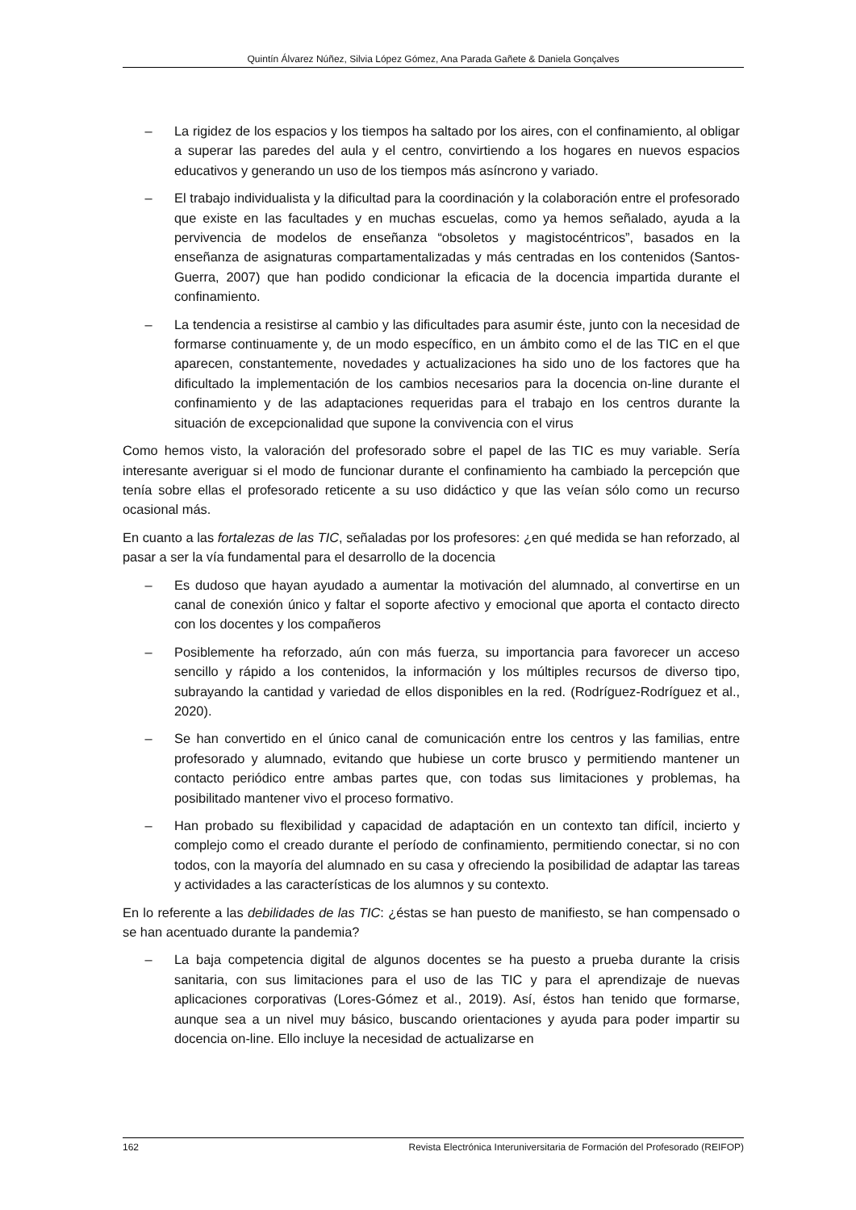Quintín Álvarez Núñez, Silvia López Gómez, Ana Parada Gañete & Daniela Gonçalves
– La rigidez de los espacios y los tiempos ha saltado por los aires, con el confinamiento, al obligar a superar las paredes del aula y el centro, convirtiendo a los hogares en nuevos espacios educativos y generando un uso de los tiempos más asíncrono y variado.
– El trabajo individualista y la dificultad para la coordinación y la colaboración entre el profesorado que existe en las facultades y en muchas escuelas, como ya hemos señalado, ayuda a la pervivencia de modelos de enseñanza “obsoletos y magistocéntricos”, basados en la enseñanza de asignaturas compartamentalizadas y más centradas en los contenidos (Santos-Guerra, 2007) que han podido condicionar la eficacia de la docencia impartida durante el confinamiento.
– La tendencia a resistirse al cambio y las dificultades para asumir éste, junto con la necesidad de formarse continuamente y, de un modo específico, en un ámbito como el de las TIC en el que aparecen, constantemente, novedades y actualizaciones ha sido uno de los factores que ha dificultado la implementación de los cambios necesarios para la docencia on-line durante el confinamiento y de las adaptaciones requeridas para el trabajo en los centros durante la situación de excepcionalidad que supone la convivencia con el virus
Como hemos visto, la valoración del profesorado sobre el papel de las TIC es muy variable. Sería interesante averiguar si el modo de funcionar durante el confinamiento ha cambiado la percepción que tenía sobre ellas el profesorado reticente a su uso didáctico y que las veían sólo como un recurso ocasional más.
En cuanto a las fortalezas de las TIC, señaladas por los profesores: ¿en qué medida se han reforzado, al pasar a ser la vía fundamental para el desarrollo de la docencia
– Es dudoso que hayan ayudado a aumentar la motivación del alumnado, al convertirse en un canal de conexión único y faltar el soporte afectivo y emocional que aporta el contacto directo con los docentes y los compañeros
– Posiblemente ha reforzado, aún con más fuerza, su importancia para favorecer un acceso sencillo y rápido a los contenidos, la información y los múltiples recursos de diverso tipo, subrayando la cantidad y variedad de ellos disponibles en la red. (Rodríguez-Rodríguez et al., 2020).
– Se han convertido en el único canal de comunicación entre los centros y las familias, entre profesorado y alumnado, evitando que hubiese un corte brusco y permitiendo mantener un contacto periódico entre ambas partes que, con todas sus limitaciones y problemas, ha posibilitado mantener vivo el proceso formativo.
– Han probado su flexibilidad y capacidad de adaptación en un contexto tan difícil, incierto y complejo como el creado durante el período de confinamiento, permitiendo conectar, si no con todos, con la mayoría del alumnado en su casa y ofreciendo la posibilidad de adaptar las tareas y actividades a las características de los alumnos y su contexto.
En lo referente a las debilidades de las TIC: ¿éstas se han puesto de manifiesto, se han compensado o se han acentuado durante la pandemia?
– La baja competencia digital de algunos docentes se ha puesto a prueba durante la crisis sanitaria, con sus limitaciones para el uso de las TIC y para el aprendizaje de nuevas aplicaciones corporativas (Lores-Gómez et al., 2019). Así, éstos han tenido que formarse, aunque sea a un nivel muy básico, buscando orientaciones y ayuda para poder impartir su docencia on-line. Ello incluye la necesidad de actualizarse en
162 Revista Electrónica Interuniversitaria de Formación del Profesorado (REIFOP)